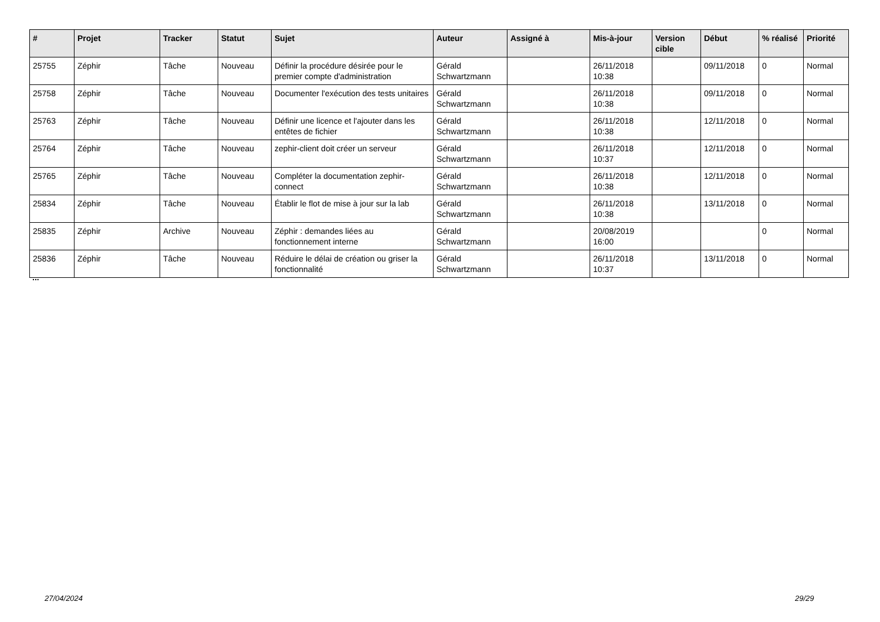| # | Projet | Tracker | Statut | Sujet | Auteur | Assigné à | Mis-à-jour | Version cible | Début | % réalisé | Priorité |
| --- | --- | --- | --- | --- | --- | --- | --- | --- | --- | --- | --- |
| 25755 | Zéphir | Tâche | Nouveau | Définir la procédure désirée pour le premier compte d'administration | Gérald Schwartzmann | | 26/11/2018 10:38 | | 09/11/2018 | 0 | Normal |
| 25758 | Zéphir | Tâche | Nouveau | Documenter l'exécution des tests unitaires | Gérald Schwartzmann | | 26/11/2018 10:38 | | 09/11/2018 | 0 | Normal |
| 25763 | Zéphir | Tâche | Nouveau | Définir une licence et l'ajouter dans les entêtes de fichier | Gérald Schwartzmann | | 26/11/2018 10:38 | | 12/11/2018 | 0 | Normal |
| 25764 | Zéphir | Tâche | Nouveau | zephir-client doit créer un serveur | Gérald Schwartzmann | | 26/11/2018 10:37 | | 12/11/2018 | 0 | Normal |
| 25765 | Zéphir | Tâche | Nouveau | Compléter la documentation zephir-connect | Gérald Schwartzmann | | 26/11/2018 10:38 | | 12/11/2018 | 0 | Normal |
| 25834 | Zéphir | Tâche | Nouveau | Établir le flot de mise à jour sur la lab | Gérald Schwartzmann | | 26/11/2018 10:38 | | 13/11/2018 | 0 | Normal |
| 25835 | Zéphir | Archive | Nouveau | Zéphir : demandes liées au fonctionnement interne | Gérald Schwartzmann | | 20/08/2019 16:00 | | | 0 | Normal |
| 25836 | Zéphir | Tâche | Nouveau | Réduire le délai de création ou griser la fonctionnalité | Gérald Schwartzmann | | 26/11/2018 10:37 | | 13/11/2018 | 0 | Normal |
...
27/04/2024 29/29